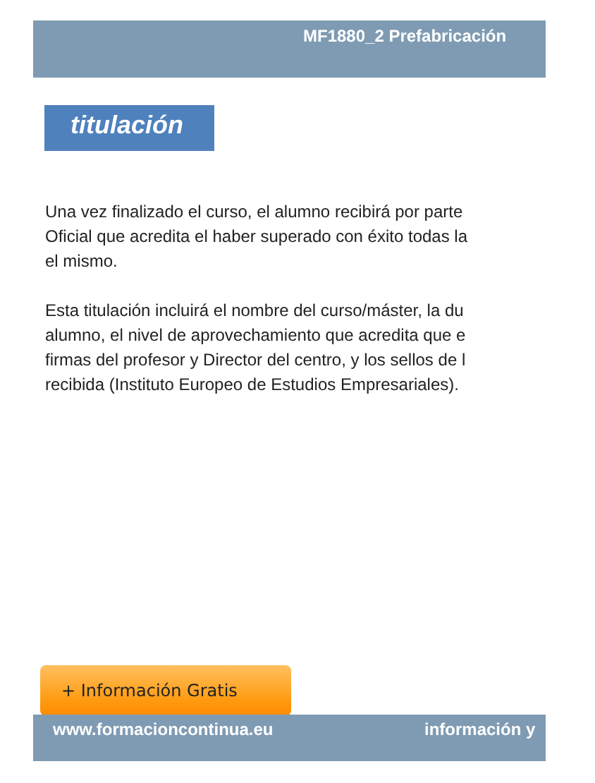MF1880_2 Prefabricación
titulación
Una vez finalizado el curso, el alumno recibirá por parte
Oficial que acredita el haber superado con éxito todas la
el mismo.
Esta titulación incluirá el nombre del curso/máster, la du
alumno, el nivel de aprovechamiento que acredita que e
firmas del profesor y Director del centro, y los sellos de l
recibida (Instituto Europeo de Estudios Empresariales).
+ Información Gratis
www.formacioncontinua.eu información y